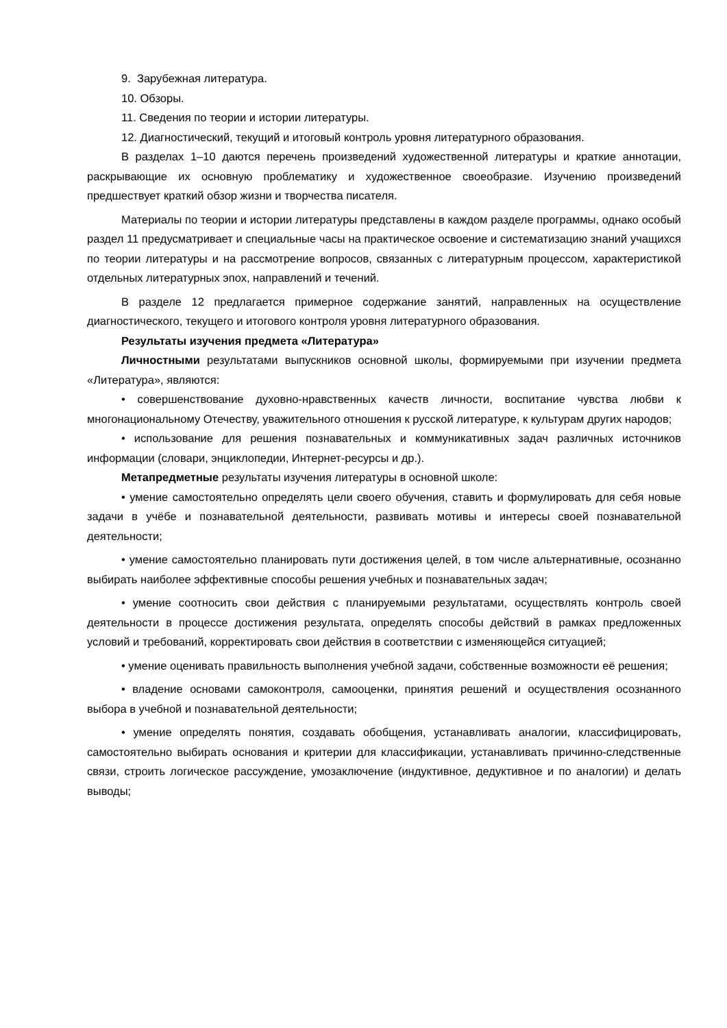9. Зарубежная литература.
10. Обзоры.
11. Сведения по теории и истории литературы.
12. Диагностический, текущий и итоговый контроль уровня литературного образования.
В разделах 1–10 даются перечень произведений художественной литературы и краткие аннотации, раскрывающие их основную проблематику и художественное своеобразие. Изучению произведений предшествует краткий обзор жизни и творчества писателя.
Материалы по теории и истории литературы представлены в каждом разделе программы, однако особый раздел 11 предусматривает и специальные часы на практическое освоение и систематизацию знаний учащихся по теории литературы и на рассмотрение вопросов, связанных с литературным процессом, характеристикой отдельных литературных эпох, направлений и течений.
В разделе 12 предлагается примерное содержание занятий, направленных на осуществление диагностического, текущего и итогового контроля уровня литературного образования.
Результаты изучения предмета «Литература»
Личностными результатами выпускников основной школы, формируемыми при изучении предмета «Литература», являются:
• совершенствование духовно-нравственных качеств личности, воспитание чувства любви к многонациональному Отечеству, уважительного отношения к русской литературе, к культурам других народов;
• использование для решения познавательных и коммуникативных задач различных источников информации (словари, энциклопедии, Интернет-ресурсы и др.).
Метапредметные результаты изучения литературы в основной школе:
• умение самостоятельно определять цели своего обучения, ставить и формулировать для себя новые задачи в учёбе и познавательной деятельности, развивать мотивы и интересы своей познавательной деятельности;
• умение самостоятельно планировать пути достижения целей, в том числе альтернативные, осознанно выбирать наиболее эффективные способы решения учебных и познавательных задач;
• умение соотносить свои действия с планируемыми результатами, осуществлять контроль своей деятельности в процессе достижения результата, определять способы действий в рамках предложенных условий и требований, корректировать свои действия в соответствии с изменяющейся ситуацией;
• умение оценивать правильность выполнения учебной задачи, собственные возможности её решения;
• владение основами самоконтроля, самооценки, принятия решений и осуществления осознанного выбора в учебной и познавательной деятельности;
• умение определять понятия, создавать обобщения, устанавливать аналогии, классифицировать, самостоятельно выбирать основания и критерии для классификации, устанавливать причинно-следственные связи, строить логическое рассуждение, умозаключение (индуктивное, дедуктивное и по аналогии) и делать выводы;